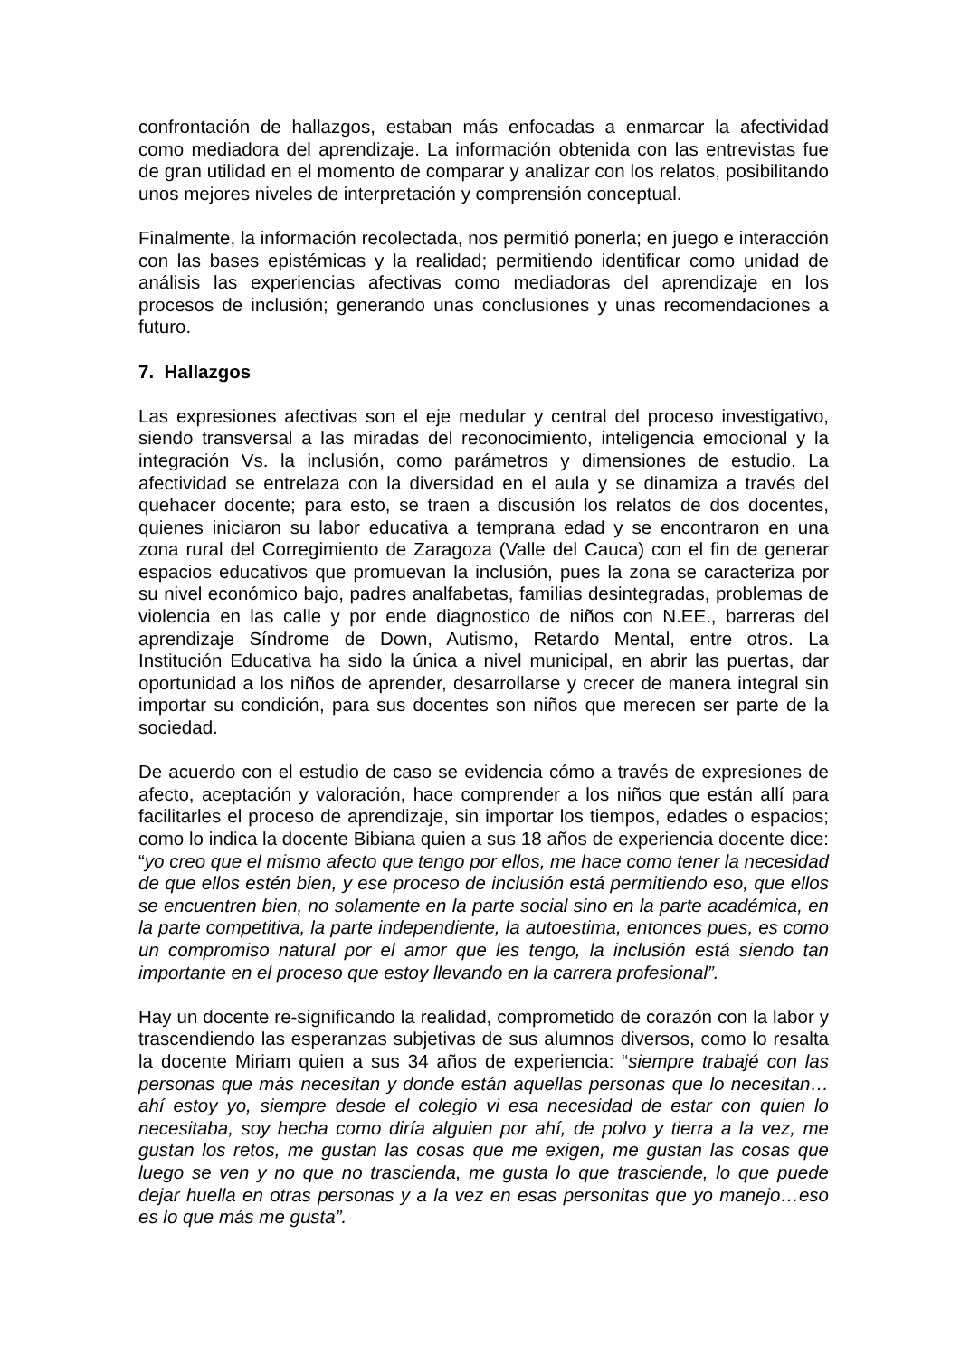confrontación de hallazgos, estaban más enfocadas a enmarcar la afectividad como mediadora del aprendizaje. La información obtenida con las entrevistas fue de gran utilidad en el momento de comparar y analizar con los relatos, posibilitando unos mejores niveles de interpretación y comprensión conceptual.
Finalmente, la información recolectada, nos permitió ponerla; en juego e interacción con las bases epistémicas y la realidad; permitiendo identificar como unidad de análisis las experiencias afectivas como mediadoras del aprendizaje en los procesos de inclusión; generando unas conclusiones y unas recomendaciones a futuro.
7. Hallazgos
Las expresiones afectivas son el eje medular y central del proceso investigativo, siendo transversal a las miradas del reconocimiento, inteligencia emocional y la integración Vs. la inclusión, como parámetros y dimensiones de estudio. La afectividad se entrelaza con la diversidad en el aula y se dinamiza a través del quehacer docente; para esto, se traen a discusión los relatos de dos docentes, quienes iniciaron su labor educativa a temprana edad y se encontraron en una zona rural del Corregimiento de Zaragoza (Valle del Cauca) con el fin de generar espacios educativos que promuevan la inclusión, pues la zona se caracteriza por su nivel económico bajo, padres analfabetas, familias desintegradas, problemas de violencia en las calle y por ende diagnostico de niños con N.EE., barreras del aprendizaje Síndrome de Down, Autismo, Retardo Mental, entre otros. La Institución Educativa ha sido la única a nivel municipal, en abrir las puertas, dar oportunidad a los niños de aprender, desarrollarse y crecer de manera integral sin importar su condición, para sus docentes son niños que merecen ser parte de la sociedad.
De acuerdo con el estudio de caso se evidencia cómo a través de expresiones de afecto, aceptación y valoración, hace comprender a los niños que están allí para facilitarles el proceso de aprendizaje, sin importar los tiempos, edades o espacios; como lo indica la docente Bibiana quien a sus 18 años de experiencia docente dice: “yo creo que el mismo afecto que tengo por ellos, me hace como tener la necesidad de que ellos estén bien, y ese proceso de inclusión está permitiendo eso, que ellos se encuentren bien, no solamente en la parte social sino en la parte académica, en la parte competitiva, la parte independiente, la autoestima, entonces pues, es como un compromiso natural por el amor que les tengo, la inclusión está siendo tan importante en el proceso que estoy llevando en la carrera profesional”.
Hay un docente re-significando la realidad, comprometido de corazón con la labor y trascendiendo las esperanzas subjetivas de sus alumnos diversos, como lo resalta la docente Miriam quien a sus 34 años de experiencia: “siempre trabajé con las personas que más necesitan y donde están aquellas personas que lo necesitan…ahí estoy yo, siempre desde el colegio vi esa necesidad de estar con quien lo necesitaba, soy hecha como diría alguien por ahí, de polvo y tierra a la vez, me gustan los retos, me gustan las cosas que me exigen, me gustan las cosas que luego se ven y no que no trascienda, me gusta lo que trasciende, lo que puede dejar huella en otras personas y a la vez en esas personitas que yo manejo…eso es lo que más me gusta”.